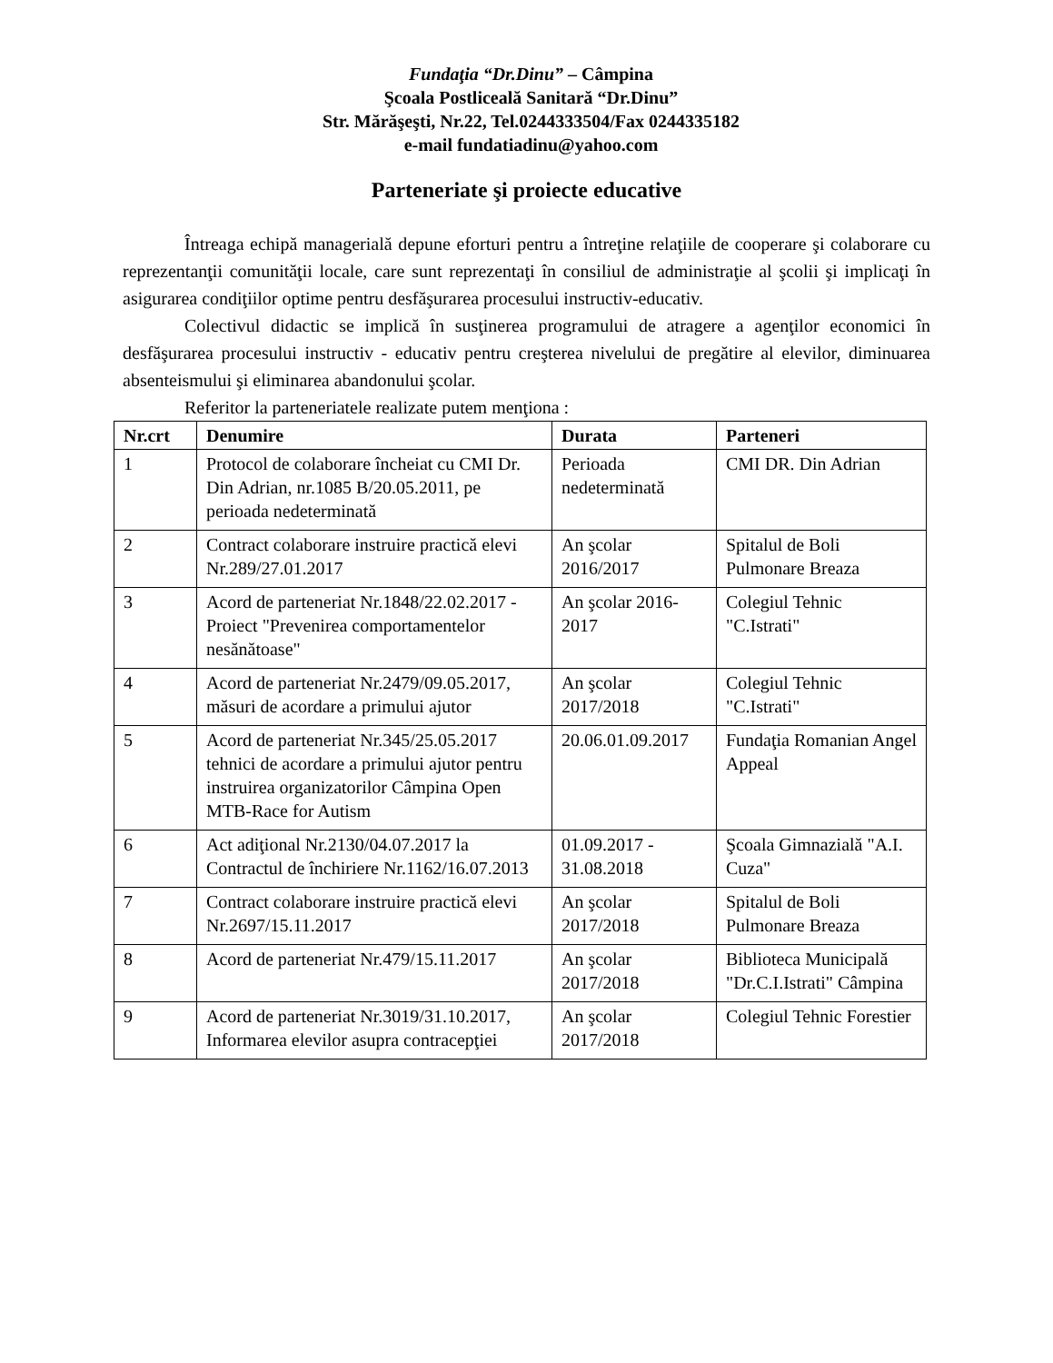Fundaţia “Dr.Dinu” – Câmpina
Şcoala Postliceală Sanitară “Dr.Dinu”
Str. Mărăşeşti, Nr.22, Tel.0244333504/Fax 0244335182
e-mail fundatiadinu@yahoo.com
Parteneriate şi proiecte educative
Întreaga echipă managerială depune eforturi pentru a întreţine relaţiile de cooperare şi colaborare cu reprezentanţii comunităţii locale, care sunt reprezentaţi în consiliul de administraţie al şcolii şi implicaţi în asigurarea condiţiilor optime pentru desfăşurarea procesului instructiv-educativ.
Colectivul didactic se implică în susţinerea programului de atragere a agenţilor economici în desfăşurarea procesului instructiv - educativ pentru creşterea nivelului de pregătire al elevilor, diminuarea absenteismului şi eliminarea abandonului şcolar.
Referitor la parteneriatele realizate putem menţiona :
| Nr.crt | Denumire | Durata | Parteneri |
| --- | --- | --- | --- |
| 1 | Protocol de colaborare încheiat cu CMI Dr. Din Adrian, nr.1085 B/20.05.2011, pe perioada nedeterminată | Perioada nedeterminată | CMI DR. Din Adrian |
| 2 | Contract colaborare instruire practică elevi Nr.289/27.01.2017 | An şcolar 2016/2017 | Spitalul de Boli Pulmonare Breaza |
| 3 | Acord de parteneriat Nr.1848/22.02.2017 - Proiect "Prevenirea comportamentelor nesănătoase" | An şcolar 2016-2017 | Colegiul Tehnic "C.Istrati" |
| 4 | Acord de parteneriat Nr.2479/09.05.2017, măsuri de acordare a primului ajutor | An şcolar 2017/2018 | Colegiul Tehnic "C.Istrati" |
| 5 | Acord de parteneriat Nr.345/25.05.2017 tehnici de acordare a primului ajutor pentru instruirea organizatorilor Câmpina Open MTB-Race for Autism | 20.06.01.09.2017 | Fundaţia Romanian Angel Appeal |
| 6 | Act adiţional Nr.2130/04.07.2017 la Contractul de închiriere Nr.1162/16.07.2013 | 01.09.2017 - 31.08.2018 | Şcoala Gimnazială "A.I. Cuza" |
| 7 | Contract colaborare instruire practică elevi Nr.2697/15.11.2017 | An şcolar 2017/2018 | Spitalul de Boli Pulmonare Breaza |
| 8 | Acord de parteneriat Nr.479/15.11.2017 | An şcolar 2017/2018 | Biblioteca Municipală "Dr.C.I.Istrati" Câmpina |
| 9 | Acord de parteneriat Nr.3019/31.10.2017, Informarea elevilor asupra contracepţiei | An şcolar 2017/2018 | Colegiul Tehnic Forestier |